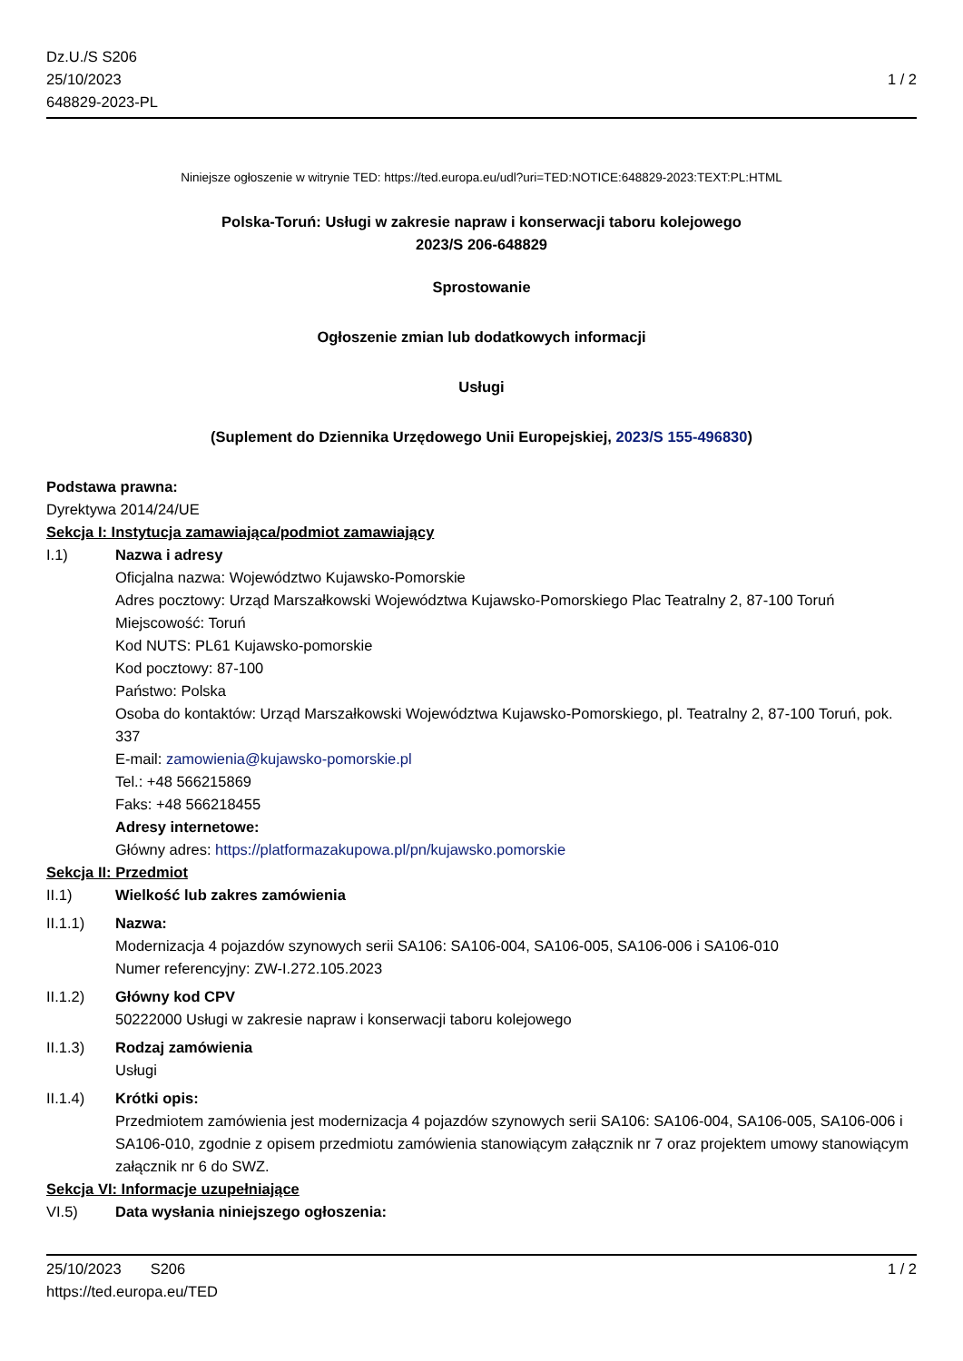Dz.U./S S206
25/10/2023
648829-2023-PL
1 / 2
Niniejsze ogłoszenie w witrynie TED: https://ted.europa.eu/udl?uri=TED:NOTICE:648829-2023:TEXT:PL:HTML
Polska-Toruń: Usługi w zakresie napraw i konserwacji taboru kolejowego
2023/S 206-648829
Sprostowanie
Ogłoszenie zmian lub dodatkowych informacji
Usługi
(Suplement do Dziennika Urzędowego Unii Europejskiej, 2023/S 155-496830)
Podstawa prawna:
Dyrektywa 2014/24/UE
Sekcja I: Instytucja zamawiająca/podmiot zamawiający
I.1) Nazwa i adresy
Oficjalna nazwa: Województwo Kujawsko-Pomorskie
Adres pocztowy: Urząd Marszałkowski Województwa Kujawsko-Pomorskiego Plac Teatralny 2, 87-100 Toruń
Miejscowość: Toruń
Kod NUTS: PL61 Kujawsko-pomorskie
Kod pocztowy: 87-100
Państwo: Polska
Osoba do kontaktów: Urząd Marszałkowski Województwa Kujawsko-Pomorskiego, pl. Teatralny 2, 87-100 Toruń, pok. 337
E-mail: zamowienia@kujawsko-pomorskie.pl
Tel.: +48 566215869
Faks: +48 566218455
Adresy internetowe:
Główny adres: https://platformazakupowa.pl/pn/kujawsko.pomorskie
Sekcja II: Przedmiot
II.1) Wielkość lub zakres zamówienia
II.1.1) Nazwa:
Modernizacja 4 pojazdów szynowych serii SA106: SA106-004, SA106-005, SA106-006 i SA106-010
Numer referencyjny: ZW-I.272.105.2023
II.1.2) Główny kod CPV
50222000 Usługi w zakresie napraw i konserwacji taboru kolejowego
II.1.3) Rodzaj zamówienia
Usługi
II.1.4) Krótki opis:
Przedmiotem zamówienia jest modernizacja 4 pojazdów szynowych serii SA106: SA106-004, SA106-005, SA106-006 i SA106-010, zgodnie z opisem przedmiotu zamówienia stanowiącym załącznik nr 7 oraz projektem umowy stanowiącym załącznik nr 6 do SWZ.
Sekcja VI: Informacje uzupełniające
VI.5) Data wysłania niniejszego ogłoszenia:
25/10/2023 S206
https://ted.europa.eu/TED
1 / 2